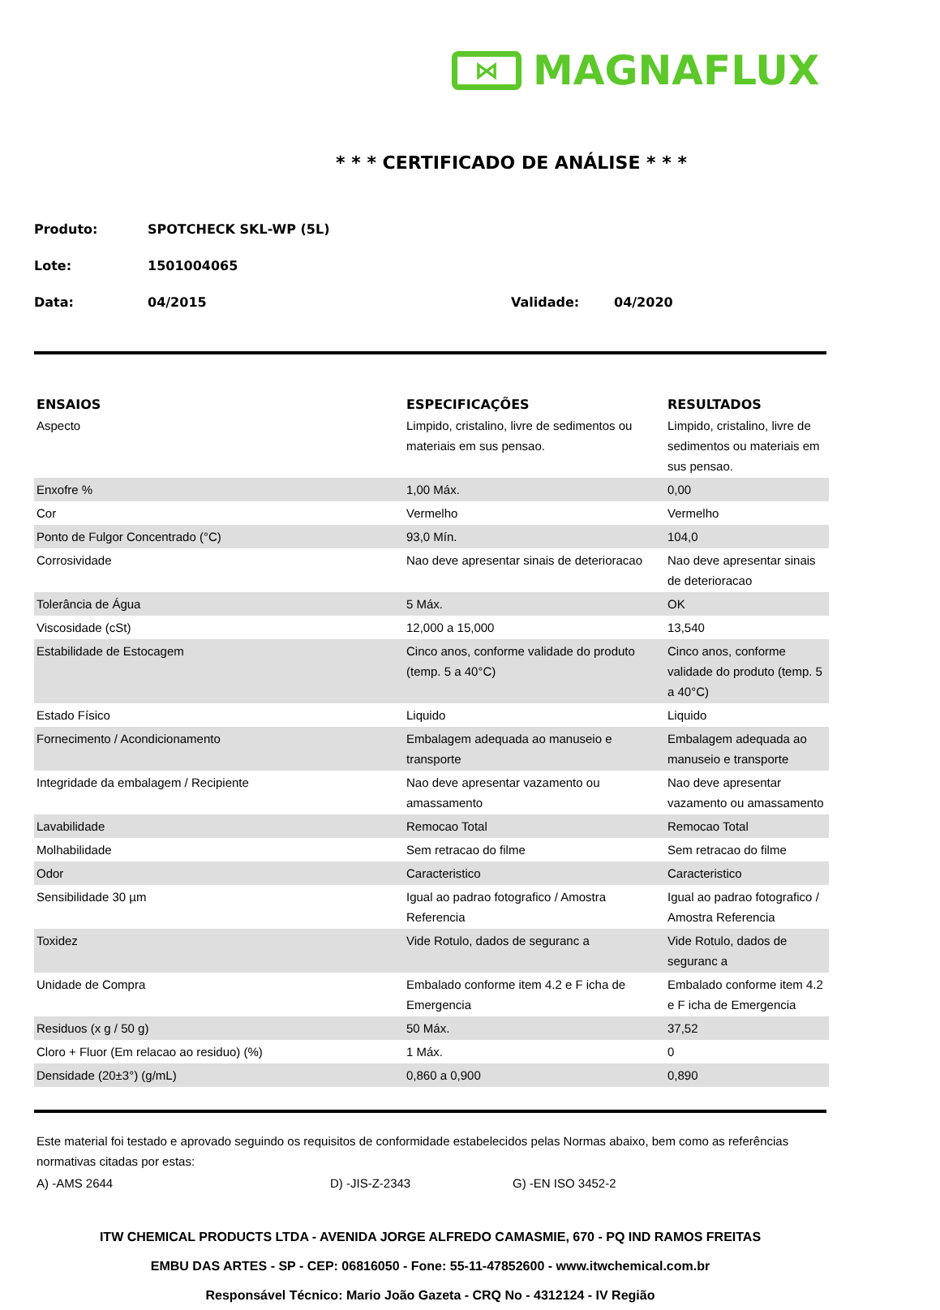⋈
MAGNAFLUX
* * * CERTIFICADO DE ANÁLISE * * *
Produto: SPOTCHECK SKL-WP (5L)
Lote: 1501004065
Data: 04/2015 Validade: 04/2020
| ENSAIOS | ESPECIFICAÇÕES | RESULTADOS |
| --- | --- | --- |
| Aspecto | Limpido, cristalino, livre de sedimentos ou materiais em sus pensao. | Limpido, cristalino, livre de sedimentos ou materiais em sus pensao. |
| Enxofre % | 1,00 Máx. | 0,00 |
| Cor | Vermelho | Vermelho |
| Ponto de Fulgor Concentrado (°C) | 93,0 Mín. | 104,0 |
| Corrosividade | Nao deve apresentar sinais de deterioracao | Nao deve apresentar sinais de deterioracao |
| Tolerância de Água | 5 Máx. | OK |
| Viscosidade (cSt) | 12,000 a 15,000 | 13,540 |
| Estabilidade de Estocagem | Cinco anos, conforme validade do produto (temp. 5 a 40°C) | Cinco anos, conforme validade do produto (temp. 5 a 40°C) |
| Estado Físico | Liquido | Liquido |
| Fornecimento / Acondicionamento | Embalagem adequada ao manuseio e transporte | Embalagem adequada ao manuseio e transporte |
| Integridade da embalagem / Recipiente | Nao deve apresentar vazamento ou amassamento | Nao deve apresentar vazamento ou amassamento |
| Lavabilidade | Remocao Total | Remocao Total |
| Molhabilidade | Sem retracao do filme | Sem retracao do filme |
| Odor | Caracteristico | Caracteristico |
| Sensibilidade 30 µm | Igual ao padrao fotografico / Amostra Referencia | Igual ao padrao fotografico / Amostra Referencia |
| Toxidez | Vide Rotulo, dados de seguranc a | Vide Rotulo, dados de seguranc a |
| Unidade de Compra | Embalado conforme item 4.2 e F icha de Emergencia | Embalado conforme item 4.2 e F icha de Emergencia |
| Residuos (x g / 50 g) | 50 Máx. | 37,52 |
| Cloro + Fluor (Em relacao ao residuo) (%) | 1 Máx. | 0 |
| Densidade (20±3°) (g/mL) | 0,860 a 0,900 | 0,890 |
Este material foi testado e aprovado seguindo os requisitos de conformidade estabelecidos pelas Normas abaixo, bem como as referências normativas citadas por estas:
A) -AMS 2644 D) -JIS-Z-2343 G) -EN ISO 3452-2
ITW CHEMICAL PRODUCTS LTDA - AVENIDA JORGE ALFREDO CAMASMIE, 670 - PQ IND RAMOS FREITAS
EMBU DAS ARTES - SP - CEP: 06816050 - Fone: 55-11-47852600 - www.itwchemical.com.br
Responsável Técnico: Mario João Gazeta - CRQ No - 4312124 - IV Região